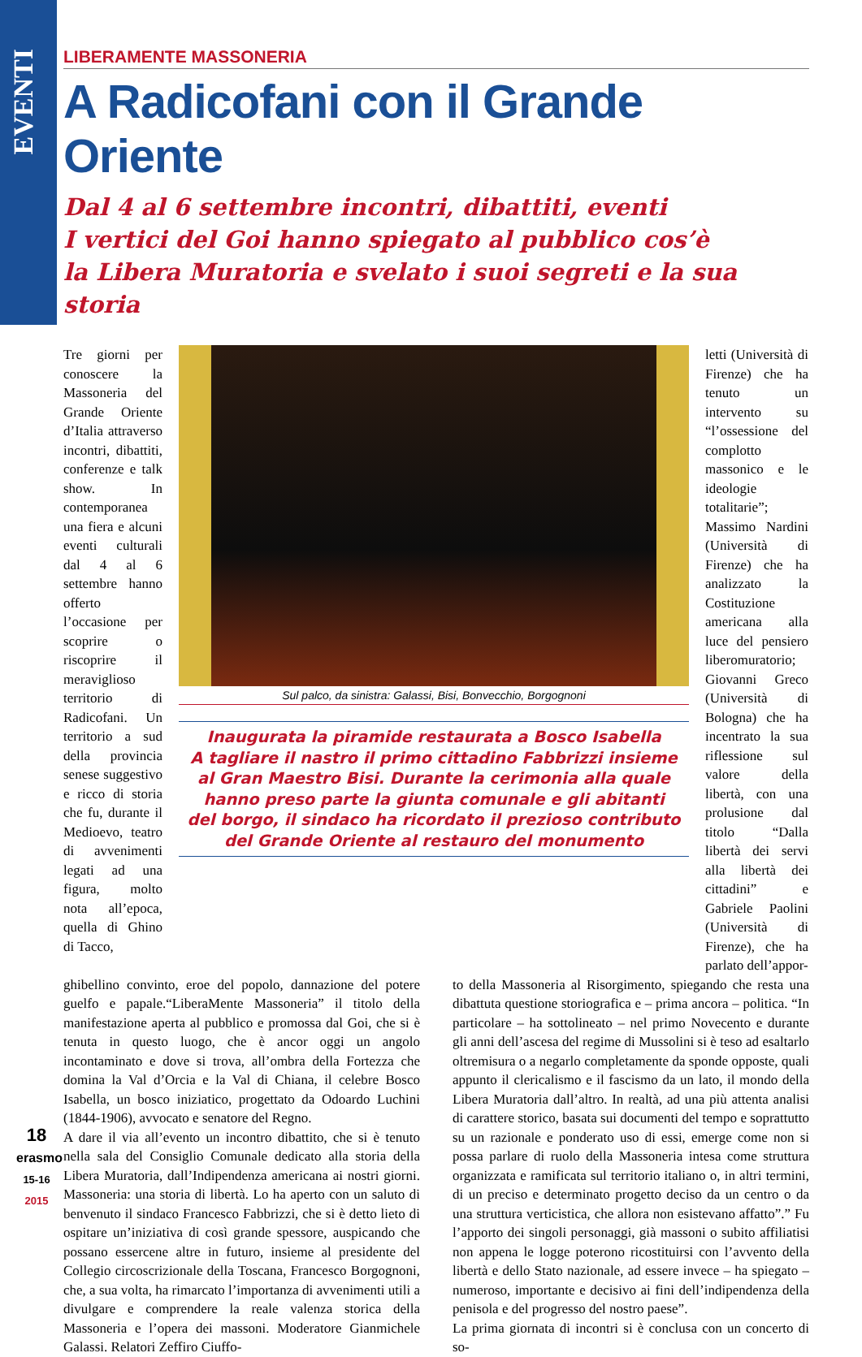EVENTI
LIBERAMENTE MASSONERIA
A Radicofani con il Grande Oriente
Dal 4 al 6 settembre incontri, dibattiti, eventi
I vertici del Goi hanno spiegato al pubblico cos’è
la Libera Muratoria e svelato i suoi segreti e la sua storia
Tre giorni per conoscere la Massoneria del Grande Oriente d’Italia attraverso incontri, dibattiti, conferenze e talk show. In contemporanea una fiera e alcuni eventi culturali dal 4 al 6 settembre hanno offerto l’occasione per scoprire o riscoprire il meraviglioso territorio di Radicofani. Un territorio a sud della provincia senese suggestivo e ricco di storia che fu, durante il Medioevo, teatro di avvenimenti legati ad una figura, molto nota all’epoca, quella di Ghino di Tacco,
Sul palco, da sinistra: Galassi, Bisi, Bonvecchio, Borgognoni
Inaugurata la piramide restaurata a Bosco Isabella
A tagliare il nastro il primo cittadino Fabbrizzi insieme
al Gran Maestro Bisi. Durante la cerimonia alla quale
hanno preso parte la giunta comunale e gli abitanti
del borgo, il sindaco ha ricordato il prezioso contributo
del Grande Oriente al restauro del monumento
letti (Università di Firenze) che ha tenuto un intervento su “l’ossessione del complotto massonico e le ideologie totalitarie”; Massimo Nardini (Università di Firenze) che ha analizzato la Costituzione americana alla luce del pensiero liberomuratorio; Giovanni Greco (Università di Bologna) che ha incentrato la sua riflessione sul valore della libertà, con una prolusione dal titolo “Dalla libertà dei servi alla libertà dei cittadini” e Gabriele Paolini (Università di Firenze), che ha parlato dell’appor-
ghibellino convinto, eroe del popolo, dannazione del potere guelfo e papale.“LiberaMente Massoneria” il titolo della manifestazione aperta al pubblico e promossa dal Goi, che si è tenuta in questo luogo, che è ancor oggi un angolo incontaminato e dove si trova, all’ombra della Fortezza che domina la Val d’Orcia e la Val di Chiana, il celebre Bosco Isabella, un bosco iniziatico, progettato da Odoardo Luchini (1844-1906), avvocato e senatore del Regno.
A dare il via all’evento un incontro dibattito, che si è tenuto nella sala del Consiglio Comunale dedicato alla storia della Libera Muratoria, dall’Indipendenza americana ai nostri giorni. Massoneria: una storia di libertà. Lo ha aperto con un saluto di benvenuto il sindaco Francesco Fabbrizzi, che si è detto lieto di ospitare un’iniziativa di così grande spessore, auspicando che possano essercene altre in futuro, insieme al presidente del Collegio circoscrizionale della Toscana, Francesco Borgognoni, che, a sua volta, ha rimarcato l’importanza di avvenimenti utili a divulgare e comprendere la reale valenza storica della Massoneria e l’opera dei massoni. Moderatore Gianmichele Galassi. Relatori Zeffiro Ciuffo-
to della Massoneria al Risorgimento, spiegando che resta una dibattuta questione storiografica e – prima ancora – politica. “In particolare – ha sottolineato – nel primo Novecento e durante gli anni dell’ascesa del regime di Mussolini si è teso ad esaltarlo oltremisura o a negarlo completamente da sponde opposte, quali appunto il clericalismo e il fascismo da un lato, il mondo della Libera Muratoria dall’altro. In realtà, ad una più attenta analisi di carattere storico, basata sui documenti del tempo e soprattutto su un razionale e ponderato uso di essi, emerge come non si possa parlare di ruolo della Massoneria intesa come struttura organizzata e ramificata sul territorio italiano o, in altri termini, di un preciso e determinato progetto deciso da un centro o da una struttura verticistica, che allora non esistevano affatto”.” Fu l’apporto dei singoli personaggi, già massoni o subito affiliatisi non appena le logge poterono ricostituirsi con l’avvento della libertà e dello Stato nazionale, ad essere invece – ha spiegato – numeroso, importante e decisivo ai fini dell’indipendenza della penisola e del progresso del nostro paese”.
La prima giornata di incontri si è conclusa con un concerto di so-
18
erasmo
15-16
2015